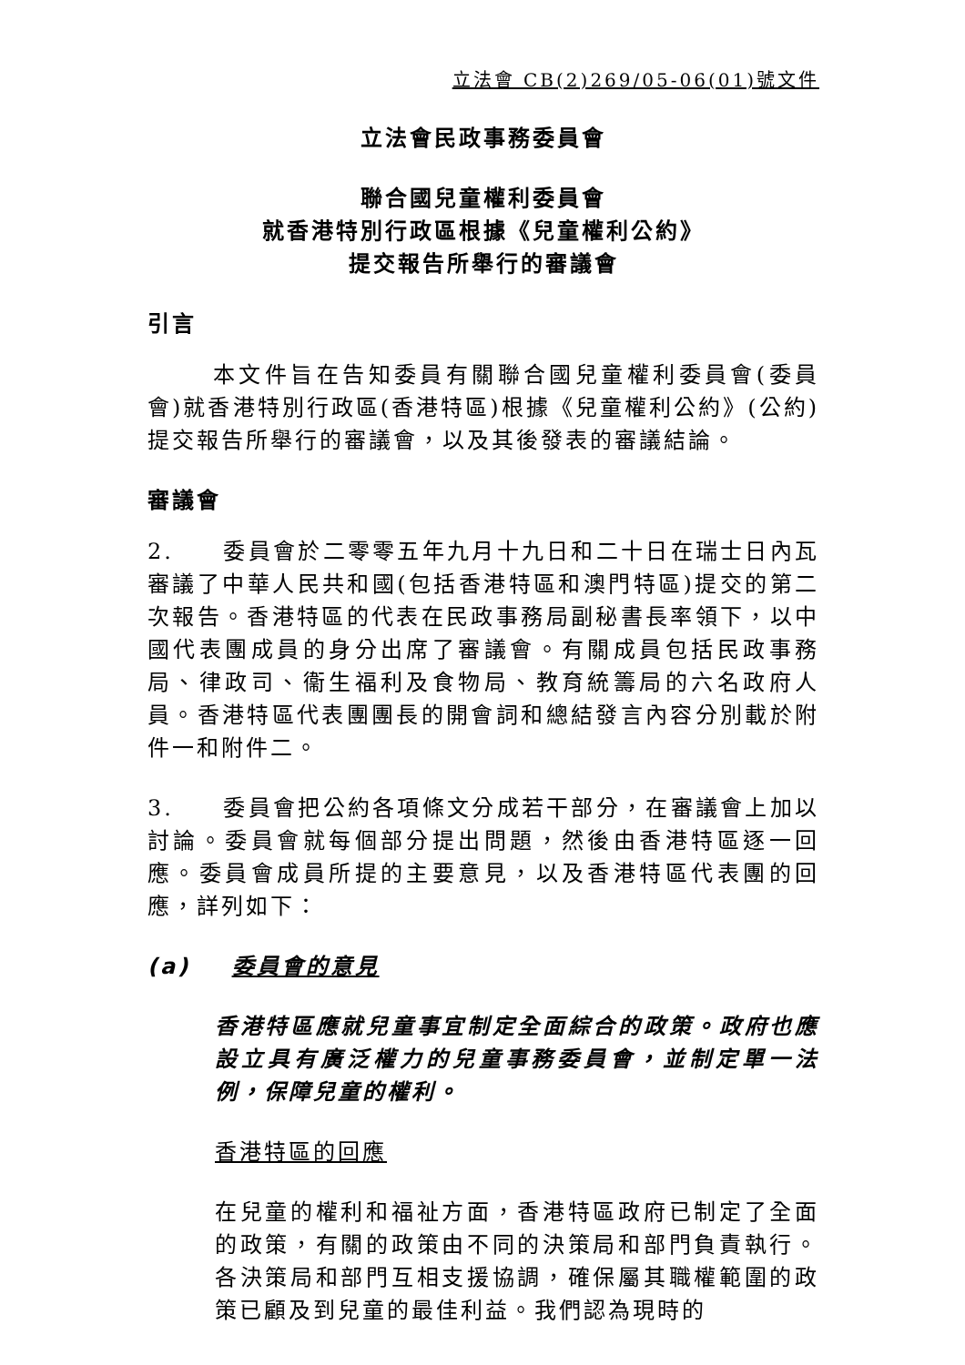立法會 CB(2)269/05-06(01)號文件
立法會民政事務委員會
聯合國兒童權利委員會
就香港特別行政區根據《兒童權利公約》
提交報告所舉行的審議會
引言
本文件旨在告知委員有關聯合國兒童權利委員會(委員會)就香港特別行政區(香港特區)根據《兒童權利公約》(公約)提交報告所舉行的審議會，以及其後發表的審議結論。
審議會
2. 委員會於二零零五年九月十九日和二十日在瑞士日內瓦審議了中華人民共和國(包括香港特區和澳門特區)提交的第二次報告。香港特區的代表在民政事務局副秘書長率領下，以中國代表團成員的身分出席了審議會。有關成員包括民政事務局、律政司、衞生福利及食物局、教育統籌局的六名政府人員。香港特區代表團團長的開會詞和總結發言內容分別載於附件一和附件二。
3. 委員會把公約各項條文分成若干部分，在審議會上加以討論。委員會就每個部分提出問題，然後由香港特區逐一回應。委員會成員所提的主要意見，以及香港特區代表團的回應，詳列如下：
(a) 委員會的意見
香港特區應就兒童事宜制定全面綜合的政策。政府也應設立具有廣泛權力的兒童事務委員會，並制定單一法例，保障兒童的權利。
香港特區的回應
在兒童的權利和福祉方面，香港特區政府已制定了全面的政策，有關的政策由不同的決策局和部門負責執行。各決策局和部門互相支援協調，確保屬其職權範圍的政策已顧及到兒童的最佳利益。我們認為現時的